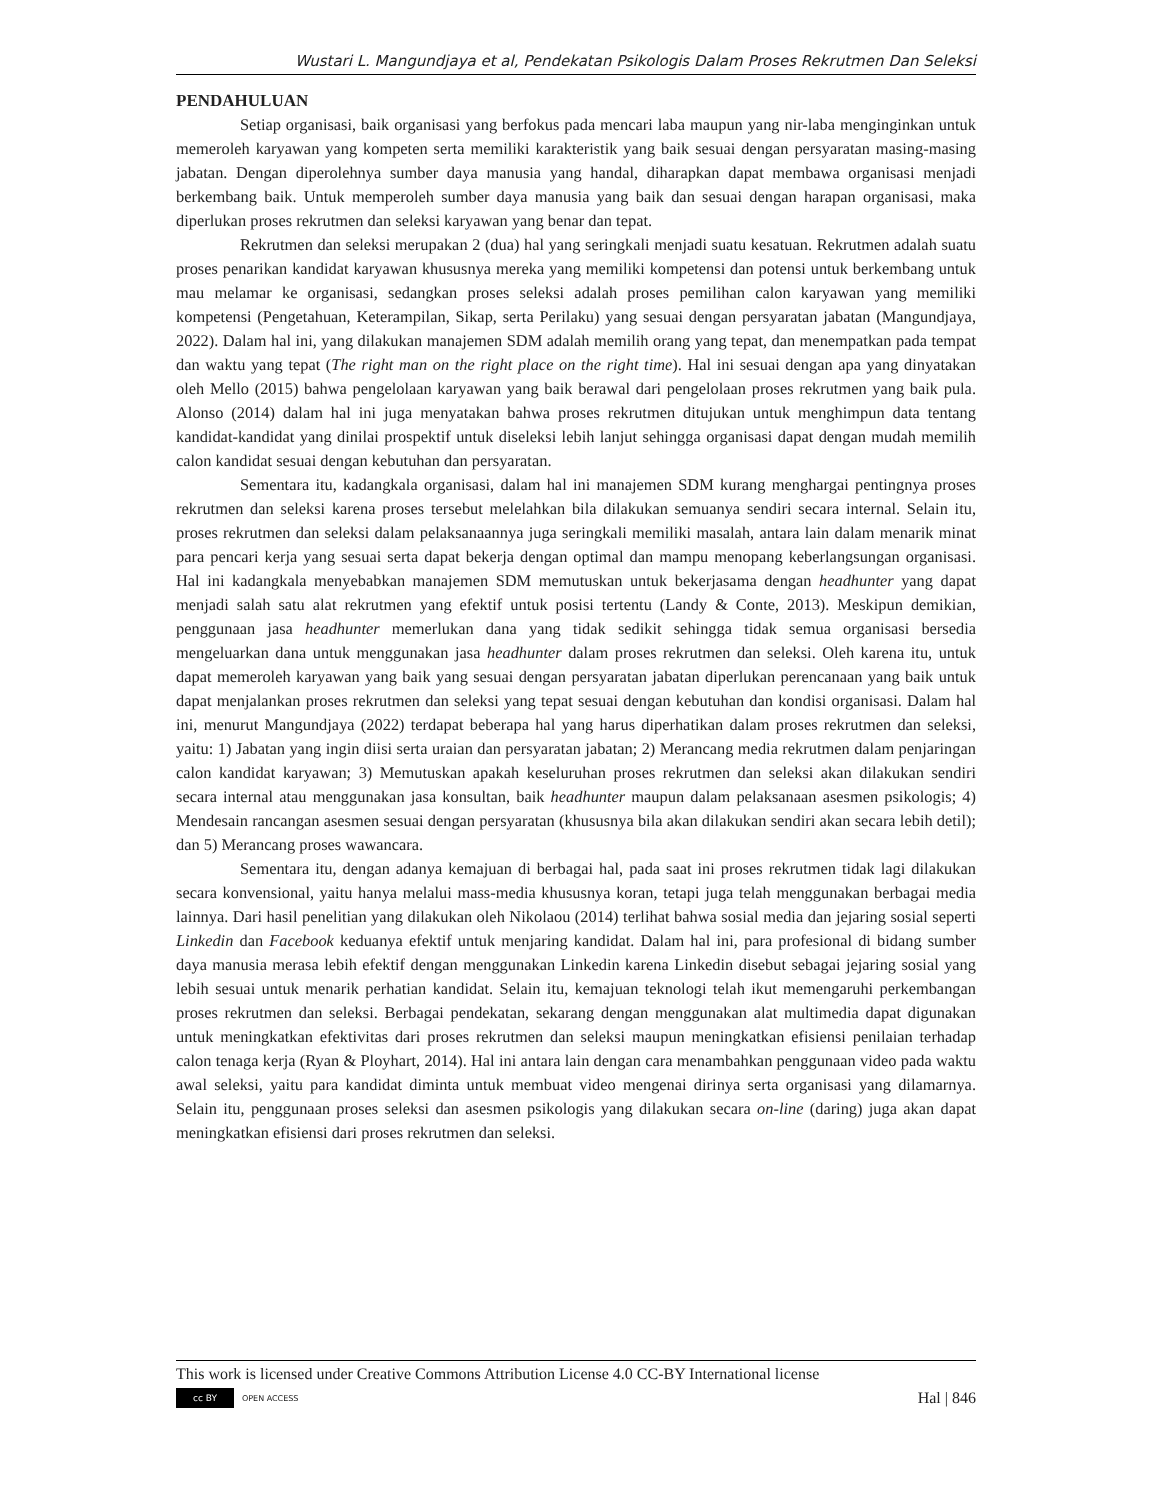Wustari L. Mangundjaya et al, Pendekatan Psikologis Dalam Proses Rekrutmen Dan Seleksi
PENDAHULUAN
Setiap organisasi, baik organisasi yang berfokus pada mencari laba maupun yang nir-laba menginginkan untuk memeroleh karyawan yang kompeten serta memiliki karakteristik yang baik sesuai dengan persyaratan masing-masing jabatan. Dengan diperolehnya sumber daya manusia yang handal, diharapkan dapat membawa organisasi menjadi berkembang baik. Untuk memperoleh sumber daya manusia yang baik dan sesuai dengan harapan organisasi, maka diperlukan proses rekrutmen dan seleksi karyawan yang benar dan tepat.
Rekrutmen dan seleksi merupakan 2 (dua) hal yang seringkali menjadi suatu kesatuan. Rekrutmen adalah suatu proses penarikan kandidat karyawan khususnya mereka yang memiliki kompetensi dan potensi untuk berkembang untuk mau melamar ke organisasi, sedangkan proses seleksi adalah proses pemilihan calon karyawan yang memiliki kompetensi (Pengetahuan, Keterampilan, Sikap, serta Perilaku) yang sesuai dengan persyaratan jabatan (Mangundjaya, 2022). Dalam hal ini, yang dilakukan manajemen SDM adalah memilih orang yang tepat, dan menempatkan pada tempat dan waktu yang tepat (The right man on the right place on the right time). Hal ini sesuai dengan apa yang dinyatakan oleh Mello (2015) bahwa pengelolaan karyawan yang baik berawal dari pengelolaan proses rekrutmen yang baik pula. Alonso (2014) dalam hal ini juga menyatakan bahwa proses rekrutmen ditujukan untuk menghimpun data tentang kandidat-kandidat yang dinilai prospektif untuk diseleksi lebih lanjut sehingga organisasi dapat dengan mudah memilih calon kandidat sesuai dengan kebutuhan dan persyaratan.
Sementara itu, kadangkala organisasi, dalam hal ini manajemen SDM kurang menghargai pentingnya proses rekrutmen dan seleksi karena proses tersebut melelahkan bila dilakukan semuanya sendiri secara internal. Selain itu, proses rekrutmen dan seleksi dalam pelaksanaannya juga seringkali memiliki masalah, antara lain dalam menarik minat para pencari kerja yang sesuai serta dapat bekerja dengan optimal dan mampu menopang keberlangsungan organisasi. Hal ini kadangkala menyebabkan manajemen SDM memutuskan untuk bekerjasama dengan headhunter yang dapat menjadi salah satu alat rekrutmen yang efektif untuk posisi tertentu (Landy & Conte, 2013). Meskipun demikian, penggunaan jasa headhunter memerlukan dana yang tidak sedikit sehingga tidak semua organisasi bersedia mengeluarkan dana untuk menggunakan jasa headhunter dalam proses rekrutmen dan seleksi. Oleh karena itu, untuk dapat memeroleh karyawan yang baik yang sesuai dengan persyaratan jabatan diperlukan perencanaan yang baik untuk dapat menjalankan proses rekrutmen dan seleksi yang tepat sesuai dengan kebutuhan dan kondisi organisasi. Dalam hal ini, menurut Mangundjaya (2022) terdapat beberapa hal yang harus diperhatikan dalam proses rekrutmen dan seleksi, yaitu: 1) Jabatan yang ingin diisi serta uraian dan persyaratan jabatan; 2) Merancang media rekrutmen dalam penjaringan calon kandidat karyawan; 3) Memutuskan apakah keseluruhan proses rekrutmen dan seleksi akan dilakukan sendiri secara internal atau menggunakan jasa konsultan, baik headhunter maupun dalam pelaksanaan asesmen psikologis; 4) Mendesain rancangan asesmen sesuai dengan persyaratan (khususnya bila akan dilakukan sendiri akan secara lebih detil); dan 5) Merancang proses wawancara.
Sementara itu, dengan adanya kemajuan di berbagai hal, pada saat ini proses rekrutmen tidak lagi dilakukan secara konvensional, yaitu hanya melalui mass-media khususnya koran, tetapi juga telah menggunakan berbagai media lainnya. Dari hasil penelitian yang dilakukan oleh Nikolaou (2014) terlihat bahwa sosial media dan jejaring sosial seperti Linkedin dan Facebook keduanya efektif untuk menjaring kandidat. Dalam hal ini, para profesional di bidang sumber daya manusia merasa lebih efektif dengan menggunakan Linkedin karena Linkedin disebut sebagai jejaring sosial yang lebih sesuai untuk menarik perhatian kandidat. Selain itu, kemajuan teknologi telah ikut memengaruhi perkembangan proses rekrutmen dan seleksi. Berbagai pendekatan, sekarang dengan menggunakan alat multimedia dapat digunakan untuk meningkatkan efektivitas dari proses rekrutmen dan seleksi maupun meningkatkan efisiensi penilaian terhadap calon tenaga kerja (Ryan & Ployhart, 2014). Hal ini antara lain dengan cara menambahkan penggunaan video pada waktu awal seleksi, yaitu para kandidat diminta untuk membuat video mengenai dirinya serta organisasi yang dilamarnya. Selain itu, penggunaan proses seleksi dan asesmen psikologis yang dilakukan secara on-line (daring) juga akan dapat meningkatkan efisiensi dari proses rekrutmen dan seleksi.
This work is licensed under Creative Commons Attribution License 4.0 CC-BY International license
cc BY OPEN ACCESS
Hal | 846